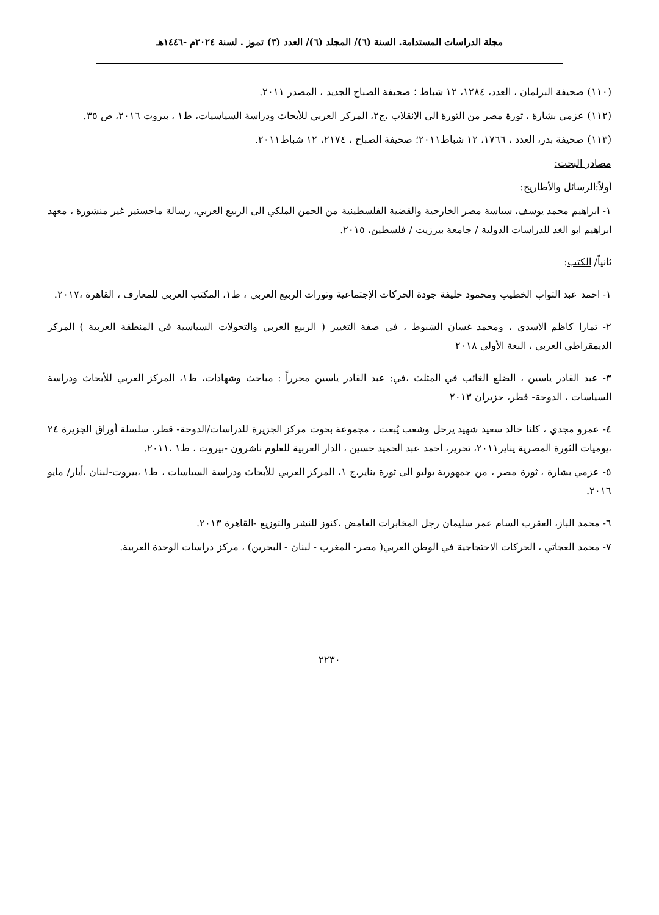مجلة الدراسات المستدامة. السنة (٦)/ المجلد (٦)/ العدد (٣) تموز . لسنة ٢٠٢٤م -١٤٤٦هـ
(١١٠) صحيفة البرلمان ، العدد، ١٢٨٤، ١٢ شباط ؛ صحيفة الصباح الجديد ، المصدر ٢٠١١.
(١١٢) عزمي بشارة ، ثورة مصر من الثورة الى الانقلاب ،ج٢، المركز العربي للأبحاث ودراسة السياسيات، ط١ ، بيروت ٢٠١٦، ص ٣٥.
(١١٣) صحيفة بدر، العدد ، ١٧٦٦، ١٢ شباط٢٠١١؛ صحيفة الصباح ، ٢١٧٤، ١٢ شباط٢٠١١.
مصادر البحث:
أولاً:الرسائل والأطاريح:
١- ابراهيم محمد يوسف، سياسة مصر الخارجية والقضية الفلسطينية من الحمن الملكي الى الربيع العربي، رسالة ماجستير غير منشورة ، معهد ابراهيم ابو الغد للدراسات الدولية / جامعة بيرزيت / فلسطين، ٢٠١٥.
ثانياً/ الكتب:
١- احمد عبد التواب الخطيب ومحمود خليفة جودة الحركات الإجتماعية وثورات الربيع العربي ، ط١، المكتب العربي للمعارف ، القاهرة ،٢٠١٧.
٢- تمارا كاظم الاسدي ، ومحمد غسان الشبوط ، في صفة التغيير ( الربيع العربي والتحولات السياسية في المنطقة العربية ) المركز الديمقراطي العربي ، البعة الأولى ٢٠١٨
٣- عبد القادر ياسين ، الضلع الغائب في المثلث ،في: عبد القادر ياسين محرراً : مباحث وشهادات، ط١، المركز العربي للأبحاث ودراسة السياسات ، الدوحة- قطر، حزيران ٢٠١٣
٤- عمرو مجدي ، كلنا خالد سعيد شهيد يرحل وشعب يُبعث ، مجموعة بحوث مركز الجزيرة للدراسات/الدوحة- قطر، سلسلة أوراق الجزيرة ٢٤ ،يوميات الثورة المصرية يناير٢٠١١، تحرير، احمد عبد الحميد حسين ، الدار العربية للعلوم ناشرون -بيروت ، ط١ ،٢٠١١.
٥- عزمي بشارة ، ثورة مصر ، من جمهورية يوليو الى ثورة يناير،ج ١، المركز العربي للأبحاث ودراسة السياسات ، ط١ ،بيروت-لبنان ،أيار/ مايو ٢٠١٦.
٦- محمد الباز، العقرب السام عمر سليمان رجل المخابرات الغامض ،كنوز للنشر والتوزيع -القاهرة ٢٠١٣.
٧- محمد العجاتي ، الحركات الاحتجاجية في الوطن العربي( مصر- المغرب - لبنان - البحرين) ، مركز دراسات الوحدة العربية.
٢٢٣٠